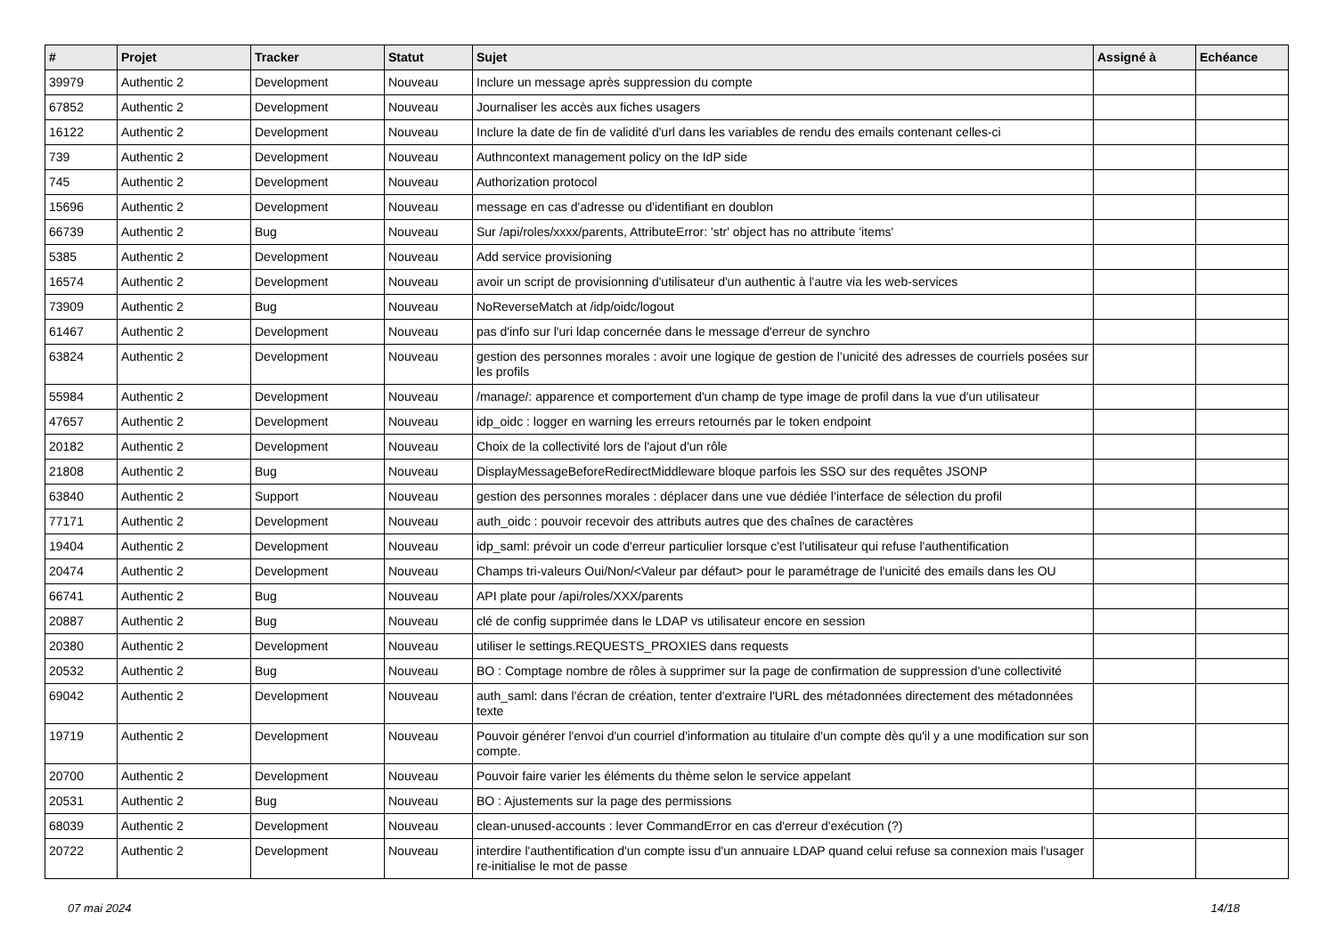| # | Projet | Tracker | Statut | Sujet | Assigné à | Echéance |
| --- | --- | --- | --- | --- | --- | --- |
| 39979 | Authentic 2 | Development | Nouveau | Inclure un message après suppression du compte | | |
| 67852 | Authentic 2 | Development | Nouveau | Journaliser les accès aux fiches usagers | | |
| 16122 | Authentic 2 | Development | Nouveau | Inclure la date de fin de validité d'url dans les variables de rendu des emails contenant celles-ci | | |
| 739 | Authentic 2 | Development | Nouveau | Authncontext management policy on the IdP side | | |
| 745 | Authentic 2 | Development | Nouveau | Authorization protocol | | |
| 15696 | Authentic 2 | Development | Nouveau | message en cas d'adresse ou d'identifiant en doublon | | |
| 66739 | Authentic 2 | Bug | Nouveau | Sur /api/roles/xxxx/parents, AttributeError: 'str' object has no attribute 'items' | | |
| 5385 | Authentic 2 | Development | Nouveau | Add service provisioning | | |
| 16574 | Authentic 2 | Development | Nouveau | avoir un script de provisionning d'utilisateur d'un authentic à l'autre via les web-services | | |
| 73909 | Authentic 2 | Bug | Nouveau | NoReverseMatch at /idp/oidc/logout | | |
| 61467 | Authentic 2 | Development | Nouveau | pas d'info sur l'uri ldap concernée dans le message d'erreur de synchro | | |
| 63824 | Authentic 2 | Development | Nouveau | gestion des personnes morales : avoir une logique de gestion de l’unicité des adresses de courriels posées sur les profils | | |
| 55984 | Authentic 2 | Development | Nouveau | /manage/: apparence et comportement d'un champ de type image de profil dans la vue d'un utilisateur | | |
| 47657 | Authentic 2 | Development | Nouveau | idp_oidc : logger en warning les erreurs retournés par le token endpoint | | |
| 20182 | Authentic 2 | Development | Nouveau | Choix de la collectivité lors de l'ajout d'un rôle | | |
| 21808 | Authentic 2 | Bug | Nouveau | DisplayMessageBeforeRedirectMiddleware bloque parfois les SSO sur des requêtes JSONP | | |
| 63840 | Authentic 2 | Support | Nouveau | gestion des personnes morales : déplacer dans une vue dédiée l’interface de sélection du profil | | |
| 77171 | Authentic 2 | Development | Nouveau | auth_oidc : pouvoir recevoir des attributs autres que des chaînes de caractères | | |
| 19404 | Authentic 2 | Development | Nouveau | idp_saml: prévoir un code d'erreur particulier lorsque c'est l'utilisateur qui refuse l'authentification | | |
| 20474 | Authentic 2 | Development | Nouveau | Champs tri-valeurs Oui/Non/<Valeur par défaut> pour le paramétrage de l'unicité des emails dans les OU | | |
| 66741 | Authentic 2 | Bug | Nouveau | API plate pour /api/roles/XXX/parents | | |
| 20887 | Authentic 2 | Bug | Nouveau | clé de config supprimée dans le LDAP vs utilisateur encore en session | | |
| 20380 | Authentic 2 | Development | Nouveau | utiliser le settings.REQUESTS_PROXIES dans requests | | |
| 20532 | Authentic 2 | Bug | Nouveau | BO : Comptage nombre de rôles à supprimer sur la page de confirmation de suppression d'une collectivité | | |
| 69042 | Authentic 2 | Development | Nouveau | auth_saml: dans l'écran de création, tenter d'extraire l'URL des métadonnées directement des métadonnées texte | | |
| 19719 | Authentic 2 | Development | Nouveau | Pouvoir générer l'envoi d'un courriel d'information au titulaire d'un compte dès qu'il y a une modification sur son compte. | | |
| 20700 | Authentic 2 | Development | Nouveau | Pouvoir faire varier les éléments du thème selon le service appelant | | |
| 20531 | Authentic 2 | Bug | Nouveau | BO : Ajustements sur la page des permissions | | |
| 68039 | Authentic 2 | Development | Nouveau | clean-unused-accounts : lever CommandError en cas d'erreur d'exécution (?) | | |
| 20722 | Authentic 2 | Development | Nouveau | interdire l'authentification d'un compte issu d'un annuaire LDAP quand celui refuse sa connexion mais l'usager re-initialise le mot de passe | | |
07 mai 2024 14/18